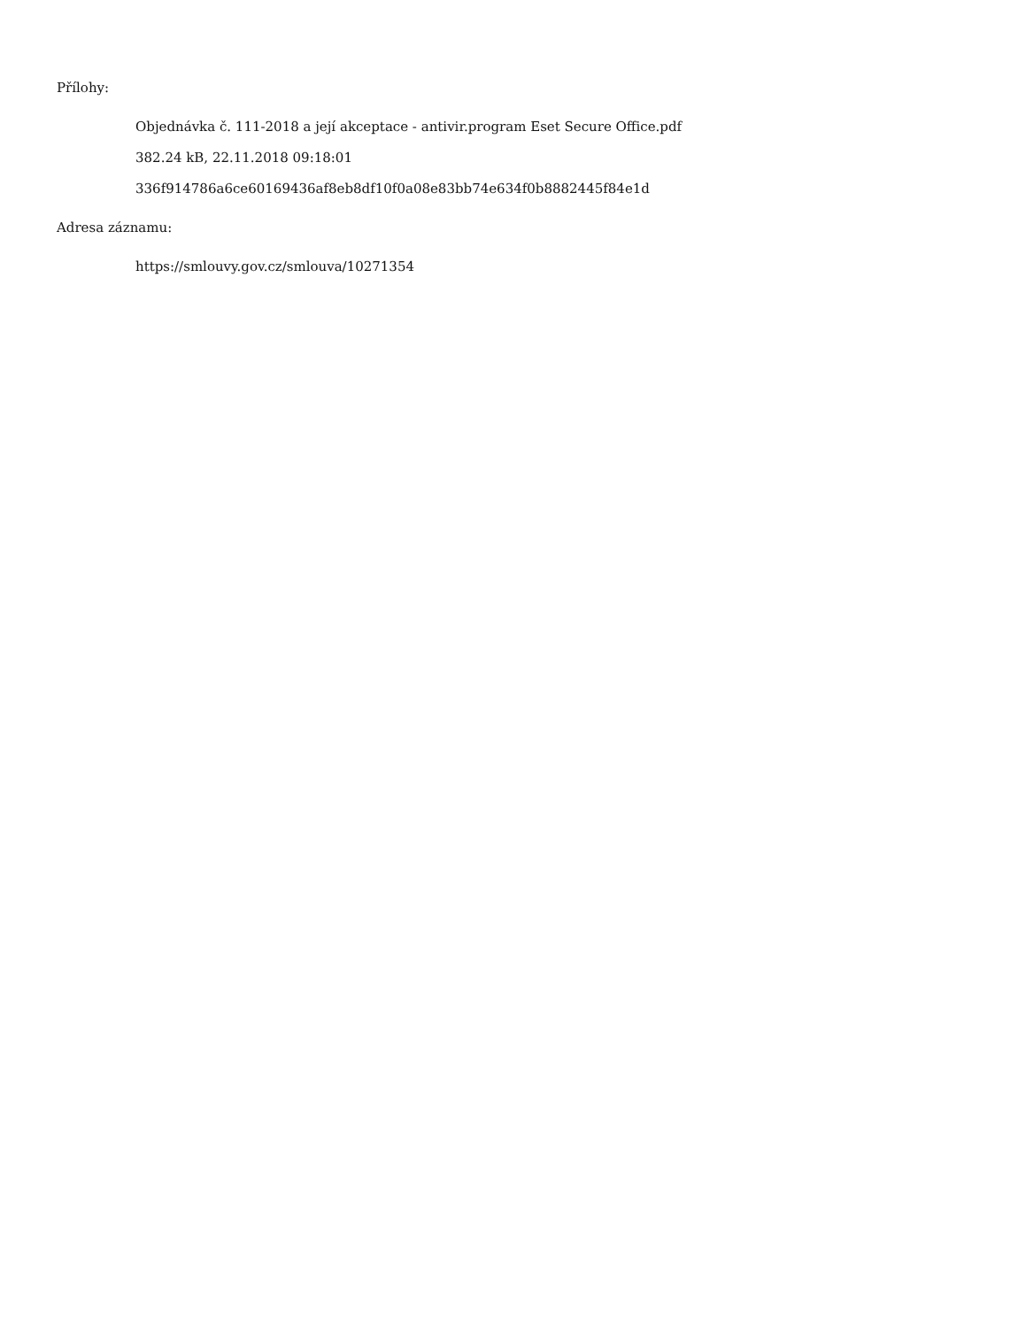Přílohy:
Objednávka č. 111-2018 a její akceptace - antivir.program Eset Secure Office.pdf
382.24 kB, 22.11.2018 09:18:01
336f914786a6ce60169436af8eb8df10f0a08e83bb74e634f0b8882445f84e1d
Adresa záznamu:
https://smlouvy.gov.cz/smlouva/10271354